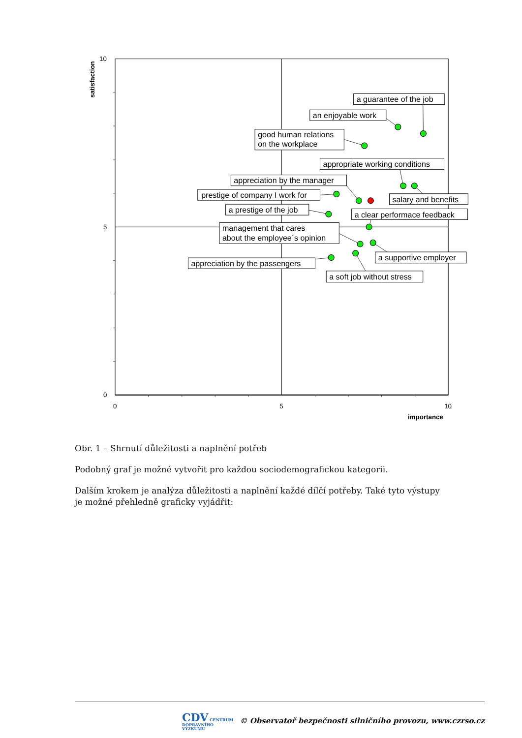10
5
0
0
5
10
importance
satisfaction
a guarantee of the job
an enjoyable work
good human relations
on the workplace
appropriate working conditions
appreciation by the manager
prestige of company I work for
salary and benefits
a prestige of the job
a clear performace feedback
management that cares
about the employee´s opinion
a supportive employer
appreciation by the passengers
a soft job without stress
Obr. 1 – Shrnutí důležitosti a naplnění potřeb
Podobný graf je možné vytvořit pro každou sociodemografickou kategorii.
Dalším krokem je analýza důležitosti a naplnění každé dílčí potřeby. Také tyto výstupy je možné přehledně graficky vyjádřit:
CDV CENTRUM
DOPRAVNÍHO
VÝZKUMU © Observatoř bezpečnosti silničního provozu, www.czrso.cz